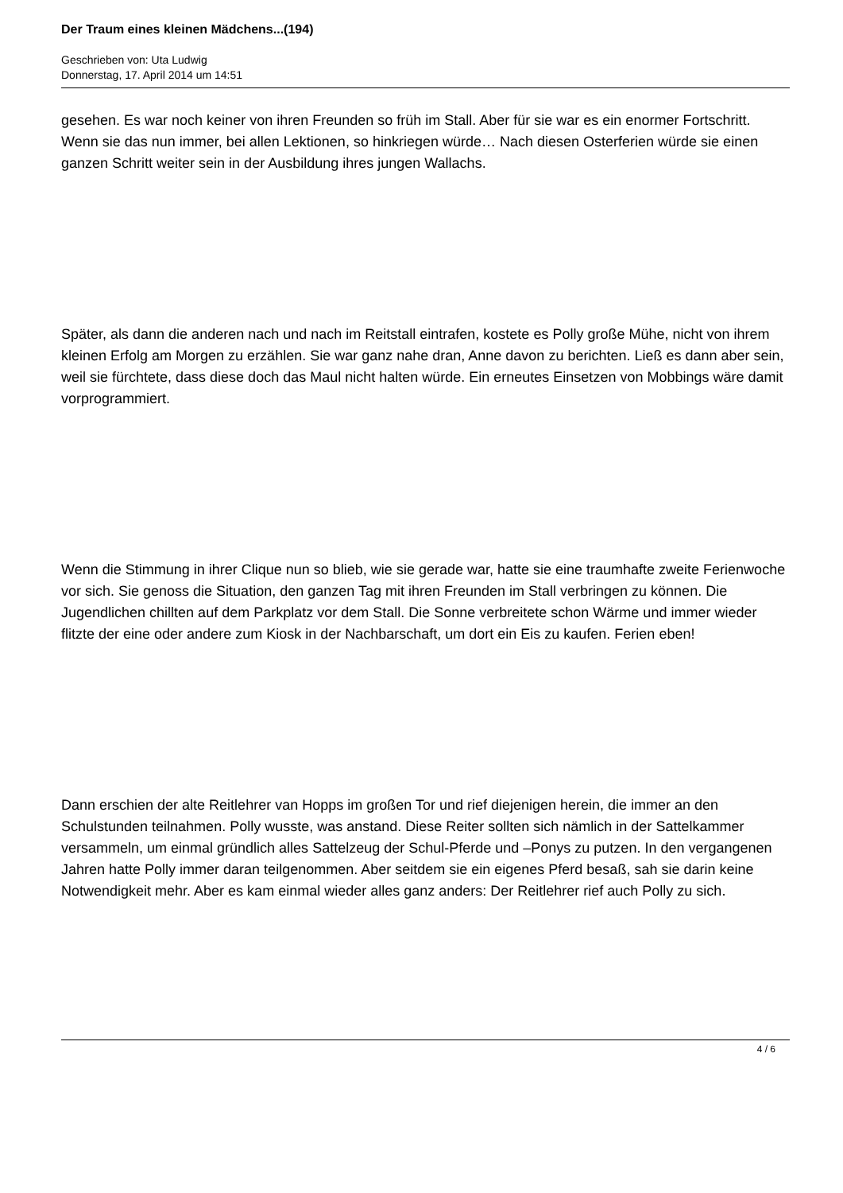Der Traum eines kleinen Mädchens...(194)
Geschrieben von: Uta Ludwig
Donnerstag, 17. April 2014 um 14:51
gesehen. Es war noch keiner von ihren Freunden so früh im Stall. Aber für sie war es ein enormer Fortschritt. Wenn sie das nun immer, bei allen Lektionen, so hinkriegen würde… Nach diesen Osterferien würde sie einen ganzen Schritt weiter sein in der Ausbildung ihres jungen Wallachs.
Später, als dann die anderen nach und nach im Reitstall eintrafen, kostete es Polly große Mühe, nicht von ihrem kleinen Erfolg am Morgen zu erzählen. Sie war ganz nahe dran, Anne davon zu berichten. Ließ es dann aber sein, weil sie fürchtete, dass diese doch das Maul nicht halten würde. Ein erneutes Einsetzen von Mobbings wäre damit vorprogrammiert.
Wenn die Stimmung in ihrer Clique nun so blieb, wie sie gerade war, hatte sie eine traumhafte zweite Ferienwoche vor sich. Sie genoss die Situation, den ganzen Tag mit ihren Freunden im Stall verbringen zu können. Die Jugendlichen chillten auf dem Parkplatz vor dem Stall. Die Sonne verbreitete schon Wärme und immer wieder flitzte der eine oder andere zum Kiosk in der Nachbarschaft, um dort ein Eis zu kaufen. Ferien eben!
Dann erschien der alte Reitlehrer van Hopps im großen Tor und rief diejenigen herein, die immer an den Schulstunden teilnahmen. Polly wusste, was anstand. Diese Reiter sollten sich nämlich in der Sattelkammer versammeln, um einmal gründlich alles Sattelzeug der Schul-Pferde und –Ponys zu putzen. In den vergangenen Jahren hatte Polly immer daran teilgenommen. Aber seitdem sie ein eigenes Pferd besaß, sah sie darin keine Notwendigkeit mehr. Aber es kam einmal wieder alles ganz anders: Der Reitlehrer rief auch Polly zu sich.
4 / 6